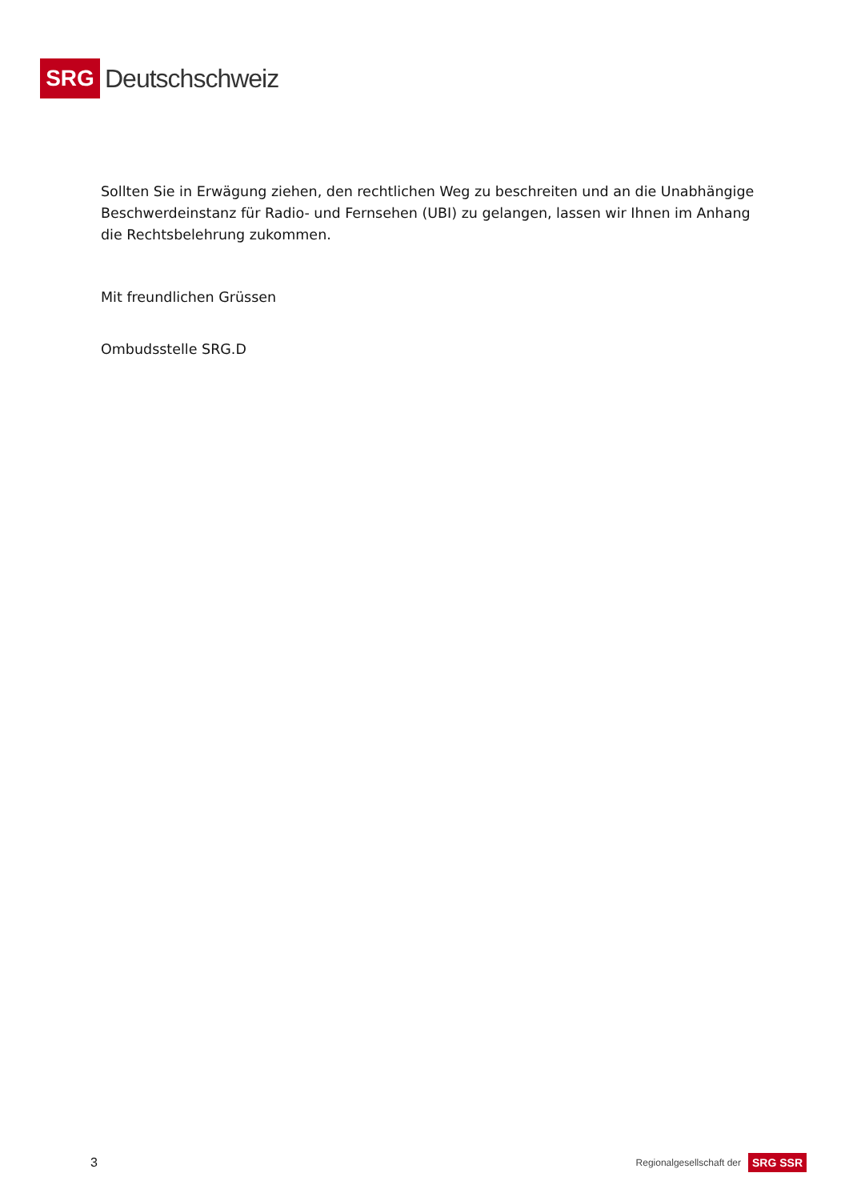SRG
Deutschschweiz
Sollten Sie in Erwägung ziehen, den rechtlichen Weg zu beschreiten und an die Unabhängige Beschwerdeinstanz für Radio- und Fernsehen (UBI) zu gelangen, lassen wir Ihnen im Anhang die Rechtsbelehrung zukommen.
Mit freundlichen Grüssen
Ombudsstelle SRG.D
3 Regionalgesellschaft der SRG SSR